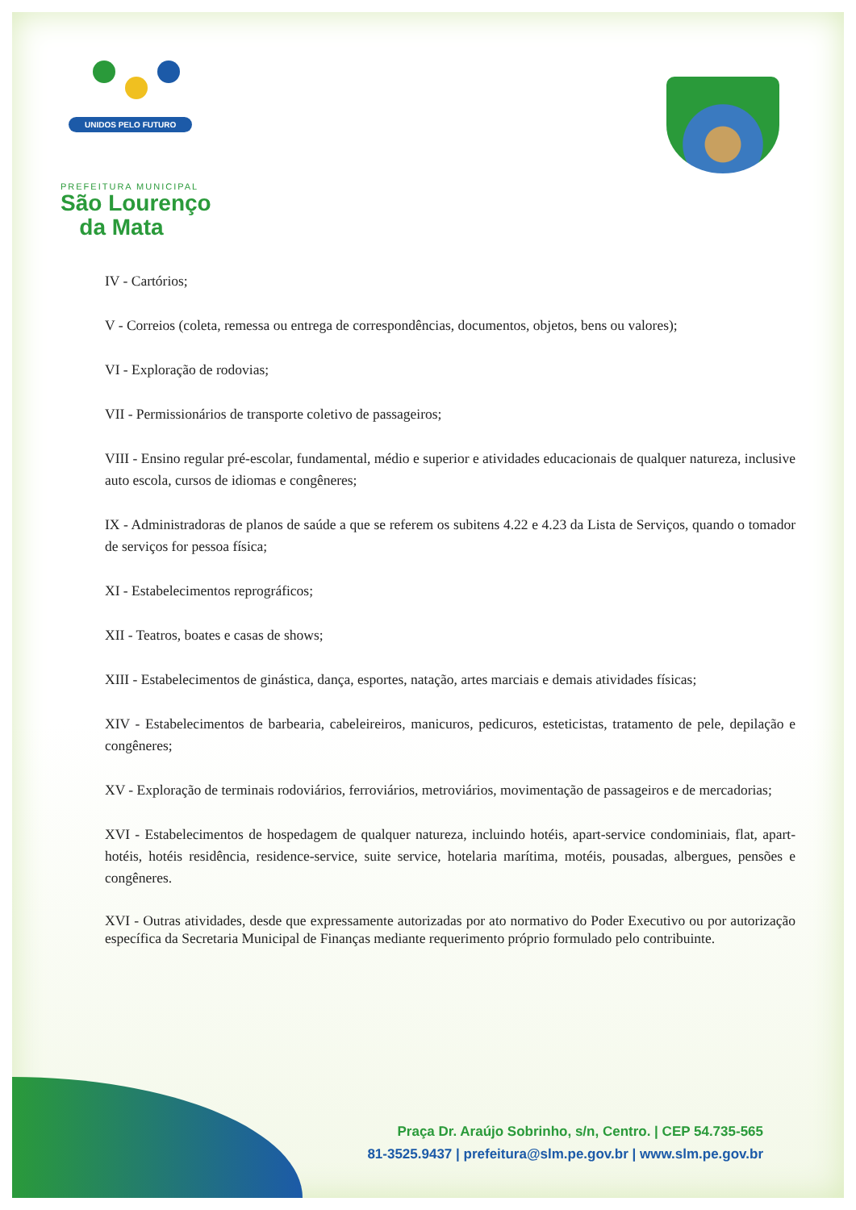UNIDOS PELO FUTURO
PREFEITURA MUNICIPAL
São Lourenço
da Mata
IV - Cartórios;
V - Correios (coleta, remessa ou entrega de correspondências, documentos, objetos, bens ou valores);
VI - Exploração de rodovias;
VII - Permissionários de transporte coletivo de passageiros;
VIII - Ensino regular pré-escolar, fundamental, médio e superior e atividades educacionais de qualquer natureza, inclusive auto escola, cursos de idiomas e congêneres;
IX - Administradoras de planos de saúde a que se referem os subitens 4.22 e 4.23 da Lista de Serviços, quando o tomador de serviços for pessoa física;
XI - Estabelecimentos reprográficos;
XII - Teatros, boates e casas de shows;
XIII - Estabelecimentos de ginástica, dança, esportes, natação, artes marciais e demais atividades físicas;
XIV - Estabelecimentos de barbearia, cabeleireiros, manicuros, pedicuros, esteticistas, tratamento de pele, depilação e congêneres;
XV - Exploração de terminais rodoviários, ferroviários, metroviários, movimentação de passageiros e de mercadorias;
XVI - Estabelecimentos de hospedagem de qualquer natureza, incluindo hotéis, apart-service condominiais, flat, apart-hotéis, hotéis residência, residence-service, suite service, hotelaria marítima, motéis, pousadas, albergues, pensões e congêneres.
XVI - Outras atividades, desde que expressamente autorizadas por ato normativo do Poder Executivo ou por autorização específica da Secretaria Municipal de Finanças mediante requerimento próprio formulado pelo contribuinte.
Praça Dr. Araújo Sobrinho, s/n, Centro. | CEP 54.735-565
81-3525.9437 | prefeitura@slm.pe.gov.br | www.slm.pe.gov.br